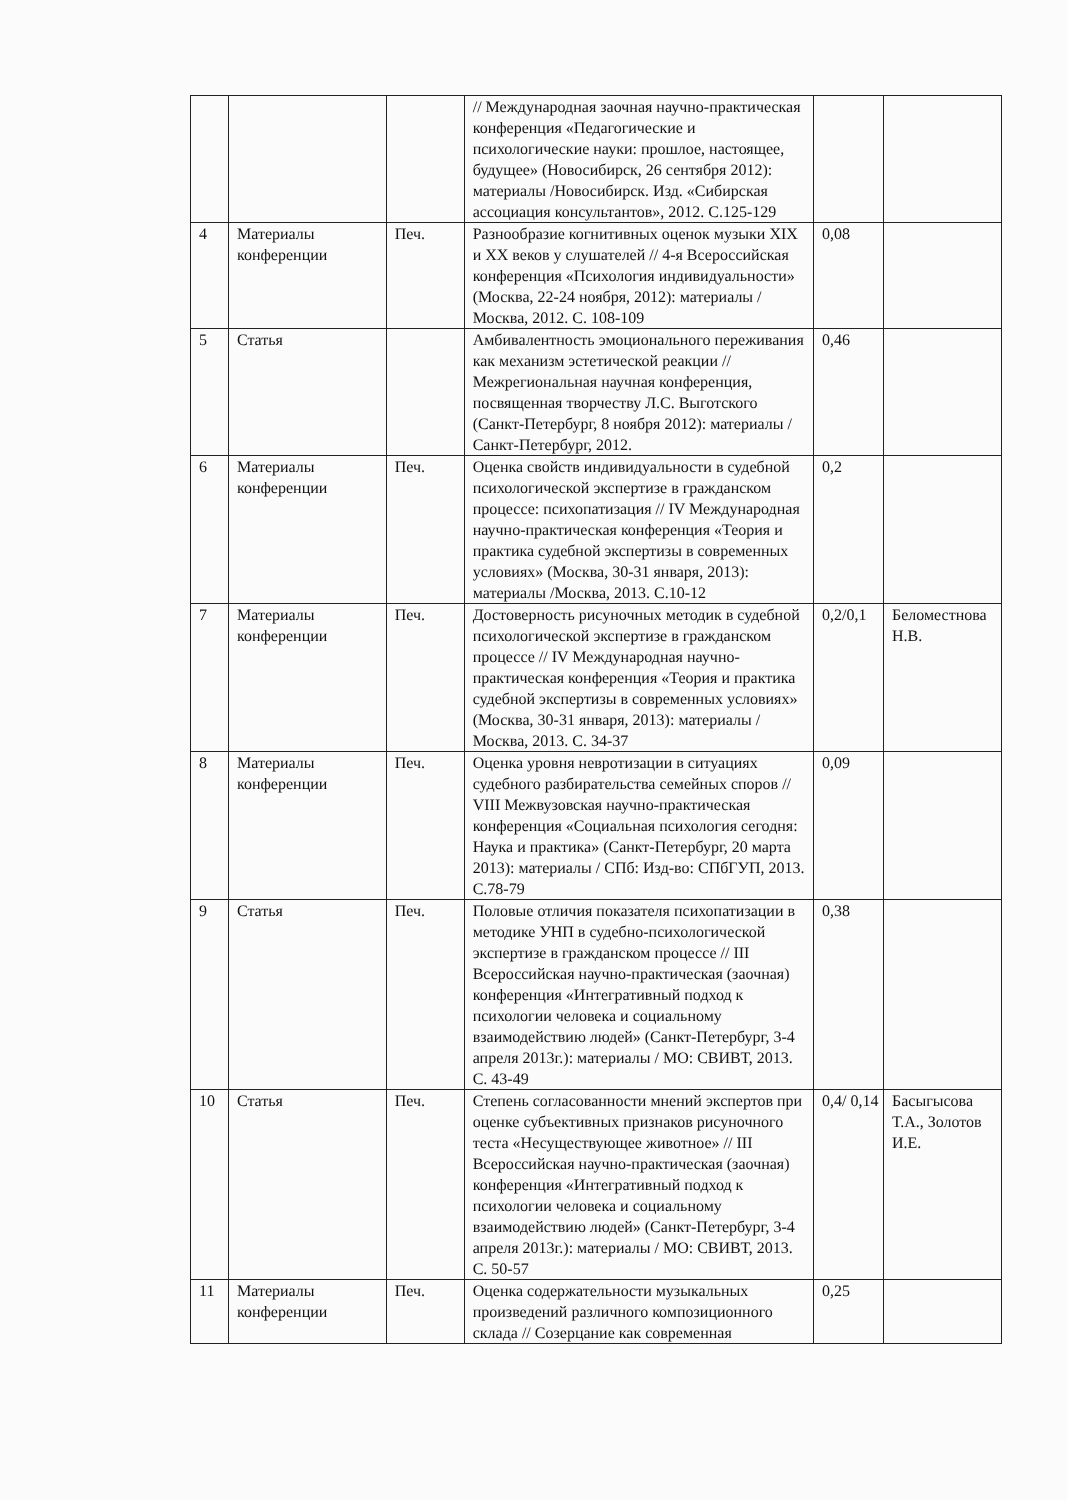| | | | // Международная заочная научно-практическая конференция «Педагогические и психологические науки: прошлое, настоящее, будущее» (Новосибирск, 26 сентября 2012): материалы /Новосибирск. Изд. «Сибирская ассоциация консультантов», 2012. С.125-129 | | |
| 4 | Материалы конференции | Печ. | Разнообразие когнитивных оценок музыки XIX и XX веков у слушателей // 4-я Всероссийская конференция «Психология индивидуальности» (Москва, 22-24 ноября, 2012): материалы /Москва, 2012. С. 108-109 | 0,08 | |
| 5 | Статья | | Амбивалентность эмоционального переживания как механизм эстетической реакции // Межрегиональная научная конференция, посвященная творчеству Л.С. Выготского (Санкт-Петербург, 8 ноября 2012): материалы / Санкт-Петербург, 2012. | 0,46 | |
| 6 | Материалы конференции | Печ. | Оценка свойств индивидуальности в судебной психологической экспертизе в гражданском процессе: психопатизация // IV Международная научно-практическая конференция «Теория и практика судебной экспертизы в современных условиях» (Москва, 30-31 января, 2013): материалы /Москва, 2013. С.10-12 | 0,2 | |
| 7 | Материалы конференции | Печ. | Достоверность рисуночных методик в судебной психологической экспертизе в гражданском процессе // IV Международная научно-практическая конференция «Теория и практика судебной экспертизы в современных условиях» (Москва, 30-31 января, 2013): материалы /Москва, 2013. С. 34-37 | 0,2/0,1 | Беломестнова Н.В. |
| 8 | Материалы конференции | Печ. | Оценка уровня невротизации в ситуациях судебного разбирательства семейных споров // VIII Межвузовская научно-практическая конференция «Социальная психология сегодня: Наука и практика» (Санкт-Петербург, 20 марта 2013): материалы / СПб: Изд-во: СПбГУП, 2013. С.78-79 | 0,09 | |
| 9 | Статья | Печ. | Половые отличия показателя психопатизации в методике УНП в судебно-психологической экспертизе в гражданском процессе // III Всероссийская научно-практическая (заочная) конференция «Интегративный подход к психологии человека и социальному взаимодействию людей» (Санкт-Петербург, 3-4 апреля 2013г.): материалы / МО: СВИВТ, 2013. С. 43-49 | 0,38 | |
| 10 | Статья | Печ. | Степень согласованности мнений экспертов при оценке субъективных признаков рисуночного теста «Несуществующее животное» // III Всероссийская научно-практическая (заочная) конференция «Интегративный подход к психологии человека и социальному взаимодействию людей» (Санкт-Петербург, 3-4 апреля 2013г.): материалы / МО: СВИВТ, 2013. С. 50-57 | 0,4/ 0,14 | Басыгысова Т.А., Золотов И.Е. |
| 11 | Материалы конференции | Печ. | Оценка содержательности музыкальных произведений различного композиционного склада // Созерцание как современная | 0,25 | |